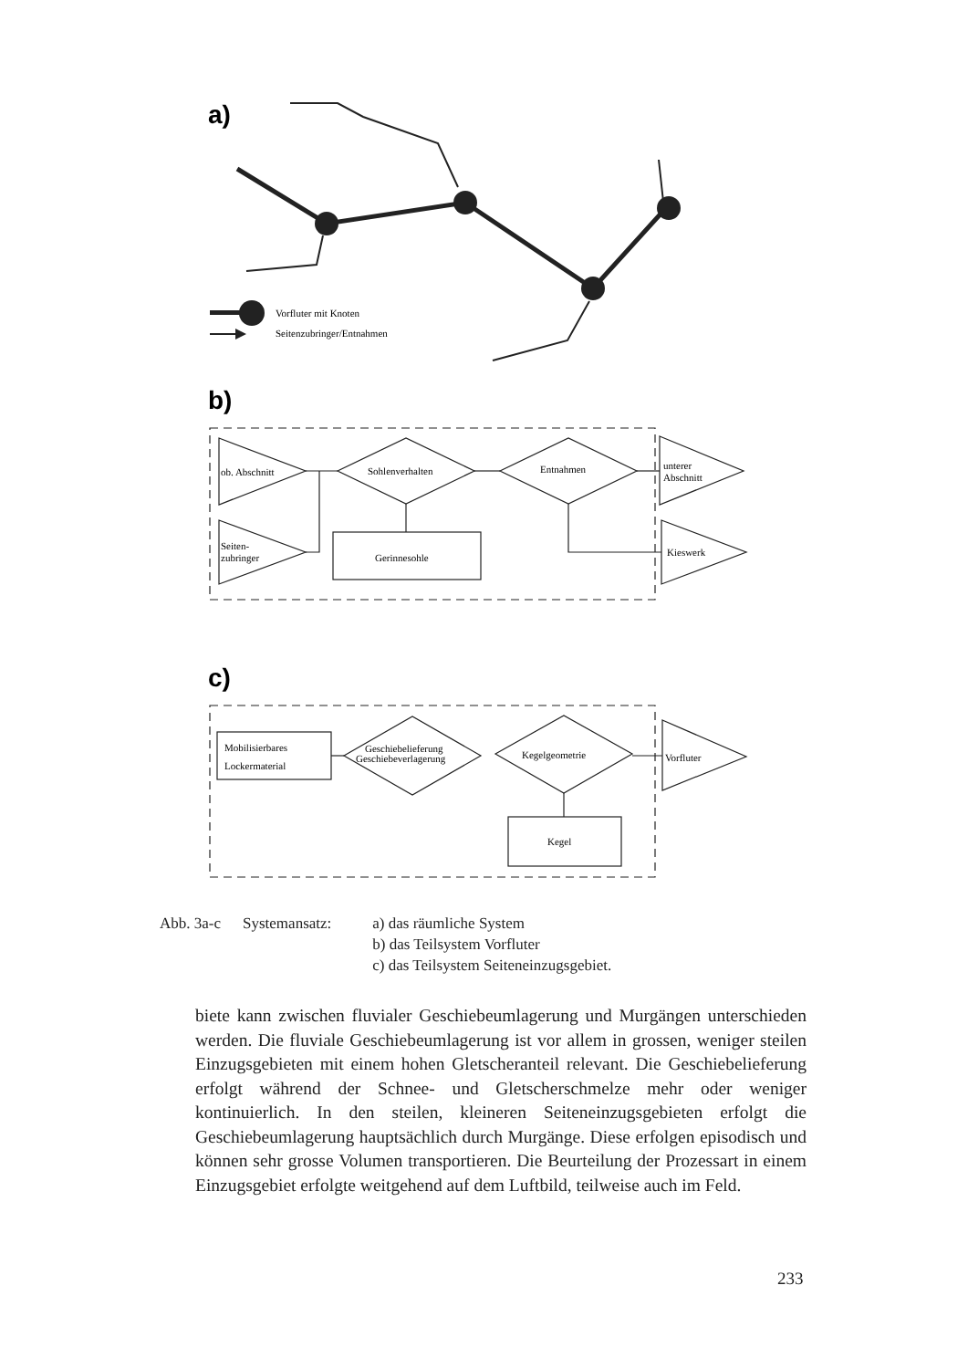a)
Vorfluter mit Knoten
Seitenzubringer/Entnahmen
b)
ob. Abschnitt
Sohlenverhalten
Entnahmen
unterer
Abschnitt
Seiten-
zubringer
Gerinnesohle
Kieswerk
c)
Mobilisierbares
Lockermaterial
Geschiebelieferung
Geschiebeverlagerung
Kegelgeometrie
Vorfluter
Kegel
Abb. 3a-c Systemansatz: a) das räumliche System
b) das Teilsystem Vorfluter
c) das Teilsystem Seiteneinzugsgebiet.
biete kann zwischen fluvialer Geschiebeumlagerung und Murgängen unterschieden werden. Die fluviale Geschiebeumlagerung ist vor allem in grossen, weniger steilen Einzugsgebieten mit einem hohen Gletscheranteil relevant. Die Geschiebelieferung erfolgt während der Schnee- und Gletscherschmelze mehr oder weniger kontinuierlich. In den steilen, kleineren Seiteneinzugsgebieten erfolgt die Geschiebeumlagerung hauptsächlich durch Murgänge. Diese erfolgen episodisch und können sehr grosse Volumen transportieren. Die Beurteilung der Prozessart in einem Einzugsgebiet erfolgte weitgehend auf dem Luftbild, teilweise auch im Feld.
233